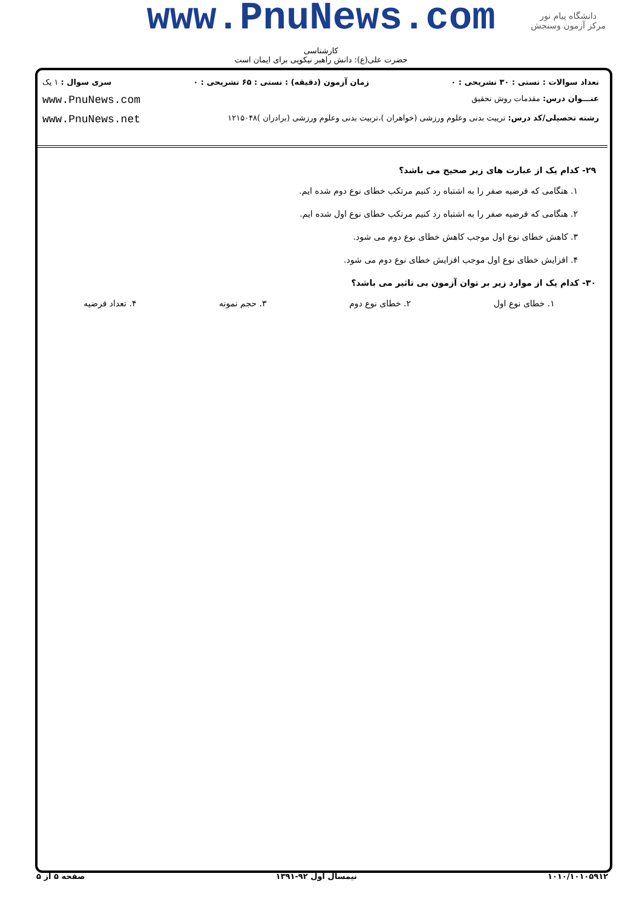www.PnuNews.com
کارشناسی
حضرت علی(ع): دانش راهبر نیکویی برای ایمان است
دانشگاه پیام نور
مرکز آزمون وسنجش
تعداد سوالات : تستی : ۳۰ تشریحی : ۰ زمان آزمون (دقیقه) : تستی : ۶۵ تشریحی : ۰ سری سوال : ۱ یک
عنـــوان درس: مقدمات روش تحقیق www.PnuNews.com
رشته تحصیلی/کد درس: تربیت بدنی وعلوم ورزشی (خواهران )،تربیت بدنی وعلوم ورزشی (برادران )۱۲۱۵۰۴۸ www.PnuNews.net
۲۹- کدام یک از عبارت های زیر صحیح می باشد؟
۱. هنگامی که فرضیه صفر را به اشتباه رد کنیم مرتکب خطای نوع دوم شده ایم.
۲. هنگامی که فرضیه صفر را به اشتباه رد کنیم مرتکب خطای نوع اول شده ایم.
۳. کاهش خطای نوع اول موجب کاهش خطای نوع دوم می شود.
۴. افزایش خطای نوع اول موجب افزایش خطای نوع دوم می شود.
۳۰- کدام یک از موارد زیر بر توان آزمون بی تاثیر می باشد؟
۱. خطای نوع اول ۲. خطای نوع دوم ۳. حجم نمونه ۴. تعداد فرضیه
۱۰۱۰/۱۰۱۰۵۹۱۲ نیمسال اول ۹۲-۱۳۹۱ صفحه ۵ از ۵